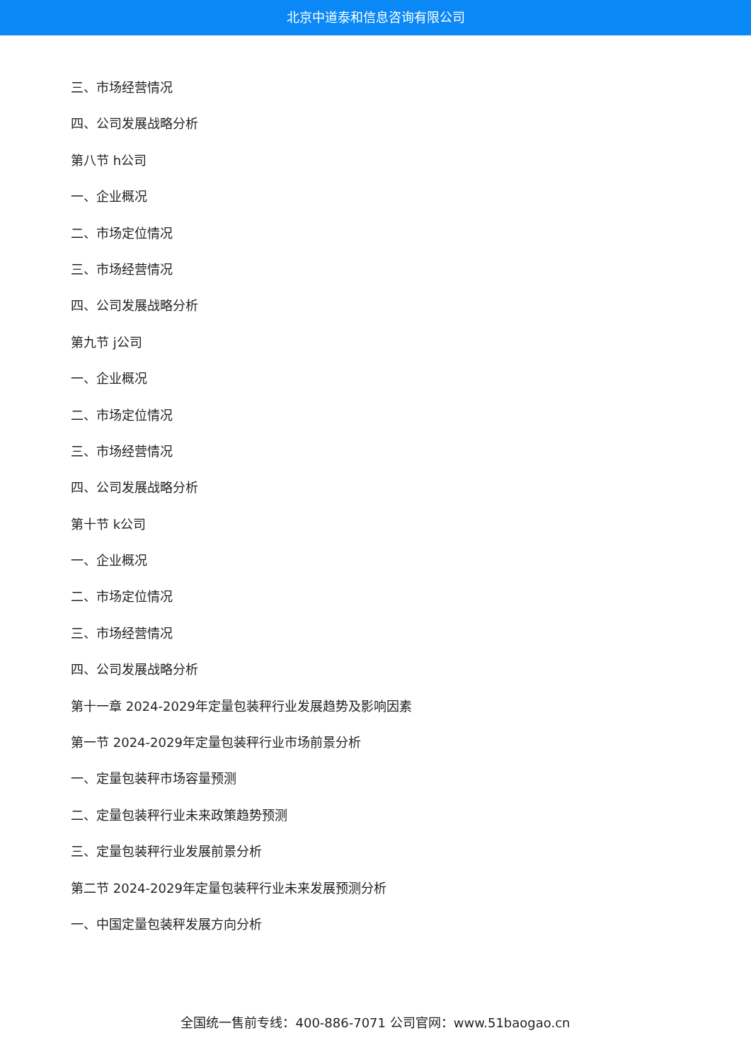北京中道泰和信息咨询有限公司
三、市场经营情况
四、公司发展战略分析
第八节 h公司
一、企业概况
二、市场定位情况
三、市场经营情况
四、公司发展战略分析
第九节 j公司
一、企业概况
二、市场定位情况
三、市场经营情况
四、公司发展战略分析
第十节 k公司
一、企业概况
二、市场定位情况
三、市场经营情况
四、公司发展战略分析
第十一章 2024-2029年定量包装秤行业发展趋势及影响因素
第一节 2024-2029年定量包装秤行业市场前景分析
一、定量包装秤市场容量预测
二、定量包装秤行业未来政策趋势预测
三、定量包装秤行业发展前景分析
第二节 2024-2029年定量包装秤行业未来发展预测分析
一、中国定量包装秤发展方向分析
全国统一售前专线：400-886-7071 公司官网：www.51baogao.cn